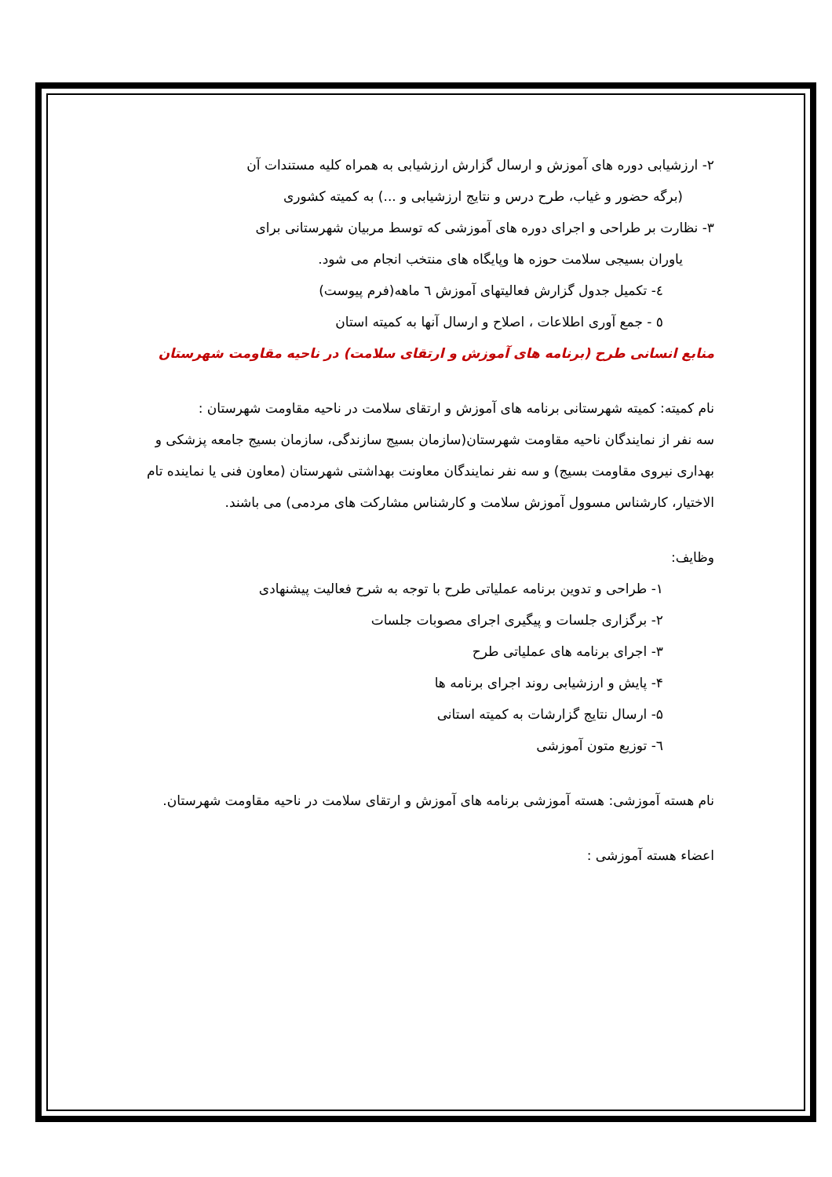٢- ارزشیابی دوره های آموزش و ارسال گزارش ارزشیابی به همراه کلیه مستندات آن
(برگه حضور و غیاب، طرح درس و نتایج ارزشیابی و ...) به کمیته کشوری
٣- نظارت بر طراحی و اجرای دوره های آموزشی که توسط مربیان شهرستانی برای
یاوران بسیجی سلامت حوزه ها وپایگاه های منتخب انجام می شود.
٤- تکمیل جدول گزارش فعالیتهای آموزش ٦ ماهه(فرم پیوست)
٥ - جمع آوری اطلاعات ، اصلاح و ارسال آنها به کمیته استان
منابع انسانی طرح (برنامه های آموزش و ارتقای سلامت) در ناحیه مقاومت شهرستان
نام کمیته: کمیته شهرستانی برنامه های آموزش و ارتقای سلامت در ناحیه مقاومت شهرستان :
سه نفر از نمایندگان ناحیه مقاومت شهرستان(سازمان بسیج سازندگی، سازمان بسیج جامعه پزشکی و بهداری نیروی مقاومت بسیج) و سه نفر نمایندگان معاونت بهداشتی شهرستان (معاون فنی یا نماینده تام الاختیار، کارشناس مسوول آموزش سلامت و کارشناس مشارکت های مردمی) می باشند.
وظایف:
١- طراحی و تدوین برنامه عملیاتی طرح با توجه به شرح فعالیت پیشنهادی
٢- برگزاری جلسات و پیگیری اجرای مصوبات جلسات
٣- اجرای برنامه های عملیاتی طرح
۴- پایش و ارزشیابی روند اجرای برنامه ها
۵- ارسال نتایج گزارشات به کمیته استانی
٦- توزیع متون آموزشی
نام هسته آموزشی: هسته آموزشی برنامه های آموزش و ارتقای سلامت در ناحیه مقاومت شهرستان.
اعضاء هسته آموزشی :